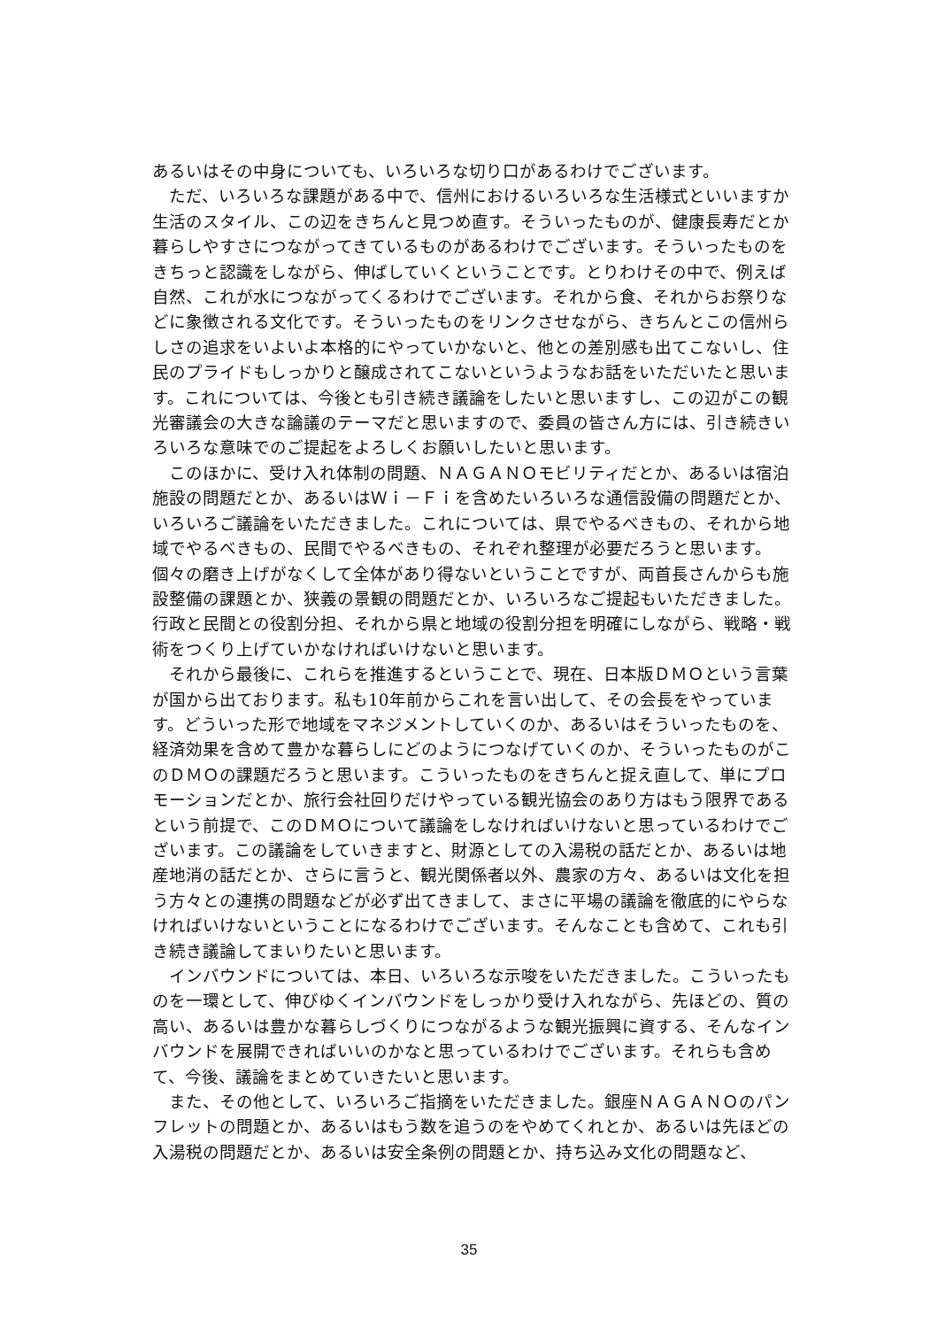あるいはその中身についても、いろいろな切り口があるわけでございます。
ただ、いろいろな課題がある中で、信州におけるいろいろな生活様式といいますか生活のスタイル、この辺をきちんと見つめ直す。そういったものが、健康長寿だとか暮らしやすさにつながってきているものがあるわけでございます。そういったものをきちっと認識をしながら、伸ばしていくということです。とりわけその中で、例えば自然、これが水につながってくるわけでございます。それから食、それからお祭りなどに象徴される文化です。そういったものをリンクさせながら、きちんとこの信州らしさの追求をいよいよ本格的にやっていかないと、他との差別感も出てこないし、住民のプライドもしっかりと醸成されてこないというようなお話をいただいたと思います。これについては、今後とも引き続き議論をしたいと思いますし、この辺がこの観光審議会の大きな論議のテーマだと思いますので、委員の皆さん方には、引き続きいろいろな意味でのご提起をよろしくお願いしたいと思います。
このほかに、受け入れ体制の問題、ＮＡＧＡＮＯモビリティだとか、あるいは宿泊施設の問題だとか、あるいはＷｉ－Ｆｉを含めたいろいろな通信設備の問題だとか、いろいろご議論をいただきました。これについては、県でやるべきもの、それから地域でやるべきもの、民間でやるべきもの、それぞれ整理が必要だろうと思います。個々の磨き上げがなくして全体があり得ないということですが、両首長さんからも施設整備の課題とか、狭義の景観の問題だとか、いろいろなご提起もいただきました。行政と民間との役割分担、それから県と地域の役割分担を明確にしながら、戦略・戦術をつくり上げていかなければいけないと思います。
それから最後に、これらを推進するということで、現在、日本版ＤＭＯという言葉が国から出ております。私も10年前からこれを言い出して、その会長をやっています。どういった形で地域をマネジメントしていくのか、あるいはそういったものを、経済効果を含めて豊かな暮らしにどのようにつなげていくのか、そういったものがこのＤＭＯの課題だろうと思います。こういったものをきちんと捉え直して、単にプロモーションだとか、旅行会社回りだけやっている観光協会のあり方はもう限界であるという前提で、このＤＭＯについて議論をしなければいけないと思っているわけでございます。この議論をしていきますと、財源としての入湯税の話だとか、あるいは地産地消の話だとか、さらに言うと、観光関係者以外、農家の方々、あるいは文化を担う方々との連携の問題などが必ず出てきまして、まさに平場の議論を徹底的にやらなければいけないということになるわけでございます。そんなことも含めて、これも引き続き議論してまいりたいと思います。
インバウンドについては、本日、いろいろな示唆をいただきました。こういったものを一環として、伸びゆくインバウンドをしっかり受け入れながら、先ほどの、質の高い、あるいは豊かな暮らしづくりにつながるような観光振興に資する、そんなインバウンドを展開できればいいのかなと思っているわけでございます。それらも含めて、今後、議論をまとめていきたいと思います。
また、その他として、いろいろご指摘をいただきました。銀座ＮＡＧＡＮＯのパンフレットの問題とか、あるいはもう数を追うのをやめてくれとか、あるいは先ほどの入湯税の問題だとか、あるいは安全条例の問題とか、持ち込み文化の問題など、
35